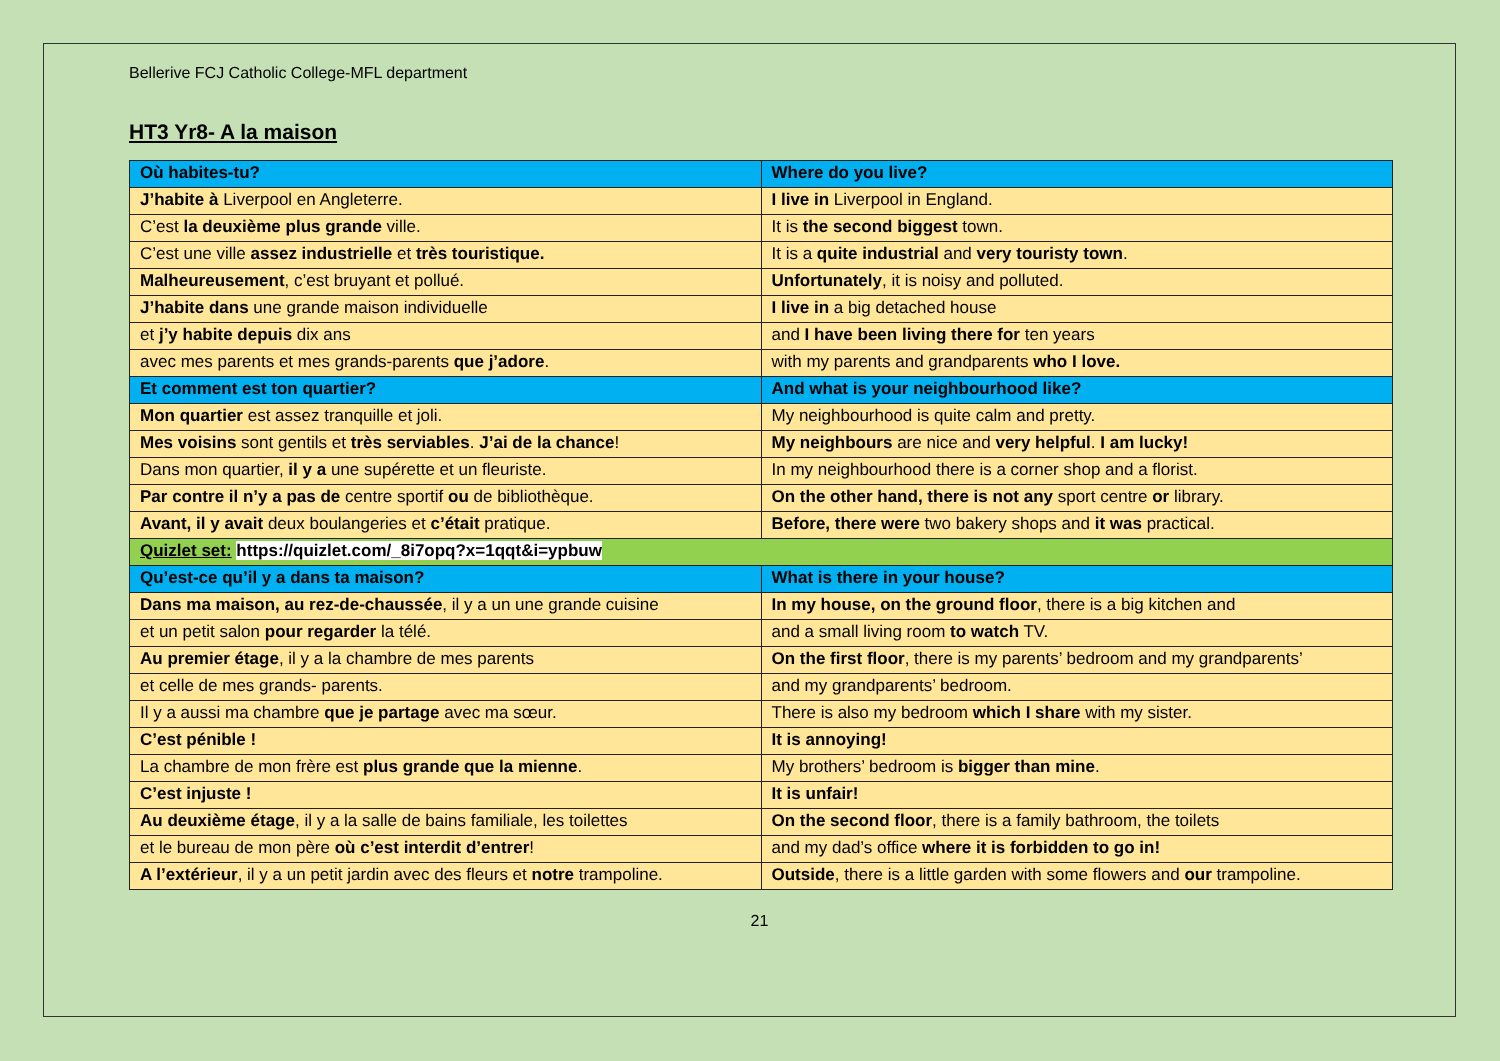Bellerive FCJ Catholic College-MFL department
HT3 Yr8- A la maison
| Où habites-tu? | Where do you live? |
| J’habite à Liverpool en Angleterre. | I live in Liverpool in England. |
| C’est la deuxième plus grande ville. | It is the second biggest town. |
| C’est une ville assez industrielle et très touristique. | It is a quite industrial and very touristy town . |
| Malheureusement , c’est bruyant et pollué. | Unfortunately , it is noisy and polluted. |
| J’habite dans une grande maison individuelle | I live in a big detached house |
| et j’y habite depuis dix ans | and I have been living there for ten years |
| avec mes parents et mes grands-parents que j’adore . | with my parents and grandparents who I love. |
| Et comment est ton quartier? | And what is your neighbourhood like? |
| Mon quartier est assez tranquille et joli. | My neighbourhood is quite calm and pretty. |
| Mes voisins sont gentils et très serviables . J’ai de la chance ! | My neighbours are nice and very helpful . I am lucky! |
| Dans mon quartier, il y a une supérette et un fleuriste. | In my neighbourhood there is a corner shop and a florist. |
| Par contre il n’y a pas de centre sportif ou de bibliothèque. | On the other hand, there is not any sport centre or library. |
| Avant, il y avait deux boulangeries et c’était pratique. | Before, there were two bakery shops and it was practical. |
| Quizlet set: https://quizlet.com/_8i7opq?x=1qqt&i=ypbuw | |
| Qu’est-ce qu’il y a dans ta maison? | What is there in your house? |
| Dans ma maison, au rez-de-chaussée , il y a un une grande cuisine | In my house, on the ground floor , there is a big kitchen and |
| et un petit salon pour regarder la télé. | and a small living room to watch TV. |
| Au premier étage , il y a la chambre de mes parents | On the first floor , there is my parents’ bedroom and my grandparents’ |
| et celle de mes grands- parents. | and my grandparents’ bedroom. |
| Il y a aussi ma chambre que je partage avec ma sœur. | There is also my bedroom which I share with my sister. |
| C’est pénible ! | It is annoying! |
| La chambre de mon frère est plus grande que la mienne . | My brothers’ bedroom is bigger than mine . |
| C’est injuste ! | It is unfair! |
| Au deuxième étage , il y a la salle de bains familiale, les toilettes | On the second floor , there is a family bathroom, the toilets |
| et le bureau de mon père où c’est interdit d’entrer ! | and my dad’s office where it is forbidden to go in! |
| A l’extérieur , il y a un petit jardin avec des fleurs et notre trampoline. | Outside , there is a little garden with some flowers and our trampoline. |
21